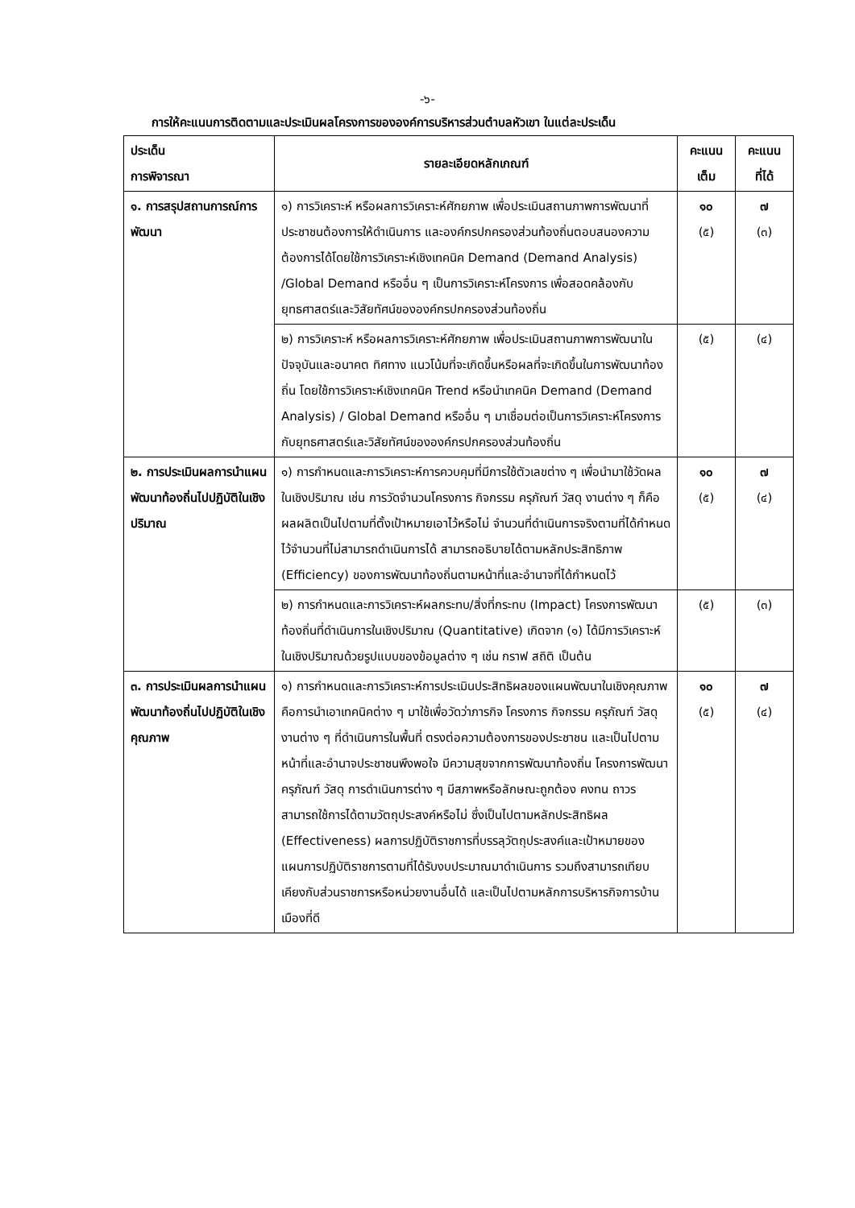-๖-
การให้คะแนนการติดตามและประเมินผลโครงการขององค์การบริหารส่วนตำบลหัวเขา ในแต่ละประเด็น
| ประเด็น การพิจารณา | รายละเอียดหลักเกณฑ์ | คะแนน เต็ม | คะแนน ที่ได้ |
| --- | --- | --- | --- |
| ๑. การสรุปสถานการณ์การพัฒนา | ๑) การวิเคราะห์ หรือผลการวิเคราะห์ศักยภาพ เพื่อประเมินสถานภาพการพัฒนาที่ประชาชนต้องการให้ดำเนินการ และองค์กรปกครองส่วนท้องถิ่นตอบสนองความต้องการได้โดยใช้การวิเคราะห์เชิงเทคนิค Demand (Demand Analysis) /Global Demand หรืออื่น ๆ เป็นการวิเคราะห์โครงการ เพื่อสอดคล้องกับยุทธศาสตร์และวิสัยทัศน์ขององค์กรปกครองส่วนท้องถิ่น | ๑๐ (๕) | ๗ (๓) |
| | ๒) การวิเคราะห์ หรือผลการวิเคราะห์ศักยภาพ เพื่อประเมินสถานภาพการพัฒนาในปัจจุบันและอนาคต ทิศทาง แนวโน้มที่จะเกิดขึ้นหรือผลที่จะเกิดขึ้นในการพัฒนาท้องถิ่น โดยใช้การวิเคราะห์เชิงเทคนิค Trend หรือนำเทคนิค Demand (Demand Analysis) / Global Demand หรืออื่น ๆ มาเชื่อมต่อเป็นการวิเคราะห์โครงการกับยุทธศาสตร์และวิสัยทัศน์ขององค์กรปกครองส่วนท้องถิ่น | (๕) | (๔) |
| ๒. การประเมินผลการนำแผนพัฒนาท้องถิ่นไปปฏิบัติในเชิงปริมาณ | ๑) การกำหนดและการวิเคราะห์การควบคุมที่มีการใช้ตัวเลขต่าง ๆ เพื่อนำมาใช้วัดผลในเชิงปริมาณ เช่น การวัดจำนวนโครงการ กิจกรรม ครุภัณฑ์ วัสดุ งานต่าง ๆ ก็คือผลผลิตเป็นไปตามที่ตั้งเป้าหมายเอาไว้หรือไม่ จำนวนที่ดำเนินการจริงตามที่ได้กำหนดไว้จำนวนที่ไม่สามารถดำเนินการได้ สามารถอธิบายได้ตามหลักประสิทธิภาพ (Efficiency) ของการพัฒนาท้องถิ่นตามหน้าที่และอำนาจที่ได้กำหนดไว้ | ๑๐ (๕) | ๗ (๔) |
| | ๒) การกำหนดและการวิเคราะห์ผลกระทบ/สิ่งที่กระทบ (Impact) โครงการพัฒนาท้องถิ่นที่ดำเนินการในเชิงปริมาณ (Quantitative) เกิดจาก (๑) ได้มีการวิเคราะห์ในเชิงปริมาณด้วยรูปแบบของข้อมูลต่าง ๆ เช่น กราฟ สถิติ เป็นต้น | (๕) | (๓) |
| ๓. การประเมินผลการนำแผนพัฒนาท้องถิ่นไปปฏิบัติในเชิงคุณภาพ | ๑) การกำหนดและการวิเคราะห์การประเมินประสิทธิผลของแผนพัฒนาในเชิงคุณภาพ คือการนำเอาเทคนิคต่าง ๆ มาใช้เพื่อวัดว่าภารกิจ โครงการ กิจกรรม ครุภัณฑ์ วัสดุ งานต่าง ๆ ที่ดำเนินการในพื้นที่ ตรงต่อความต้องการของประชาชน และเป็นไปตามหน้าที่และอำนาจประชาชนพึงพอใจ มีความสุขจากการพัฒนาท้องถิ่น โครงการพัฒนา ครุภัณฑ์ วัสดุ การดำเนินการต่าง ๆ มีสภาพหรือลักษณะถูกต้อง คงทน ถาวร สามารถใช้การได้ตามวัตถุประสงค์หรือไม่ ซึ่งเป็นไปตามหลักประสิทธิผล (Effectiveness) ผลการปฏิบัติราชการที่บรรลุวัตถุประสงค์และเป้าหมายของแผนการปฏิบัติราชการตามที่ได้รับงบประมาณมาดำเนินการ รวมถึงสามารถเทียบเคียงกับส่วนราชการหรือหน่วยงานอื่นได้ และเป็นไปตามหลักการบริหารกิจการบ้านเมืองที่ดี | ๑๐ (๕) | ๗ (๔) |